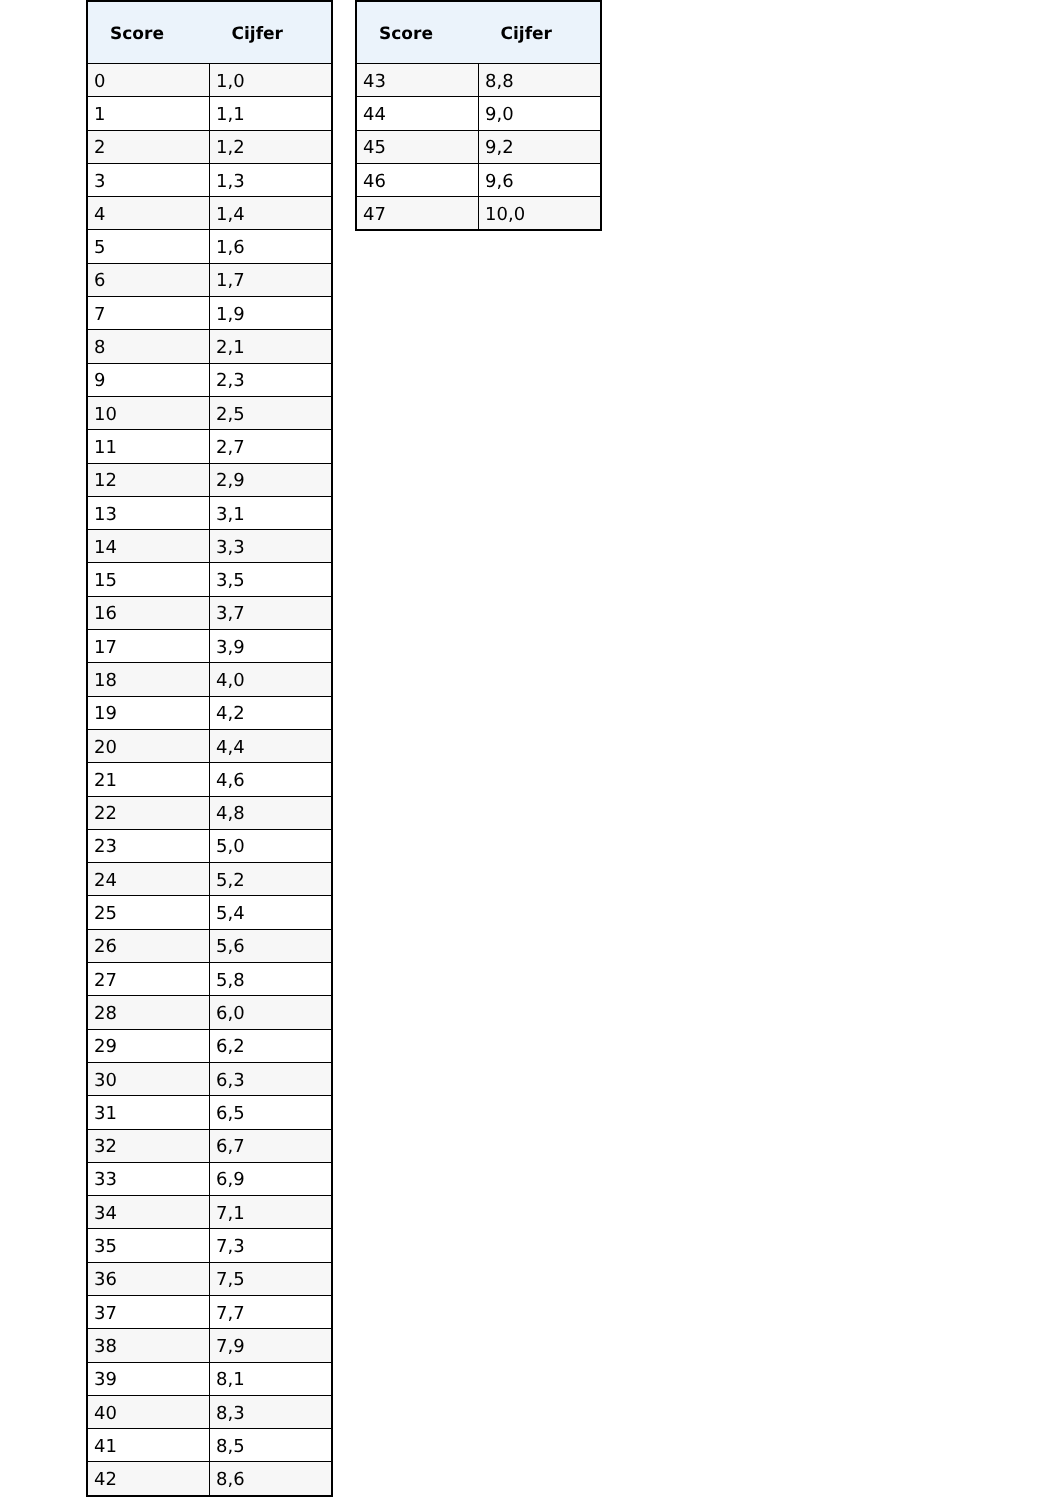| Score | Cijfer |
| --- | --- |
| 0 | 1,0 |
| 1 | 1,1 |
| 2 | 1,2 |
| 3 | 1,3 |
| 4 | 1,4 |
| 5 | 1,6 |
| 6 | 1,7 |
| 7 | 1,9 |
| 8 | 2,1 |
| 9 | 2,3 |
| 10 | 2,5 |
| 11 | 2,7 |
| 12 | 2,9 |
| 13 | 3,1 |
| 14 | 3,3 |
| 15 | 3,5 |
| 16 | 3,7 |
| 17 | 3,9 |
| 18 | 4,0 |
| 19 | 4,2 |
| 20 | 4,4 |
| 21 | 4,6 |
| 22 | 4,8 |
| 23 | 5,0 |
| 24 | 5,2 |
| 25 | 5,4 |
| 26 | 5,6 |
| 27 | 5,8 |
| 28 | 6,0 |
| 29 | 6,2 |
| 30 | 6,3 |
| 31 | 6,5 |
| 32 | 6,7 |
| 33 | 6,9 |
| 34 | 7,1 |
| 35 | 7,3 |
| 36 | 7,5 |
| 37 | 7,7 |
| 38 | 7,9 |
| 39 | 8,1 |
| 40 | 8,3 |
| 41 | 8,5 |
| 42 | 8,6 |
| Score | Cijfer |
| --- | --- |
| 43 | 8,8 |
| 44 | 9,0 |
| 45 | 9,2 |
| 46 | 9,6 |
| 47 | 10,0 |